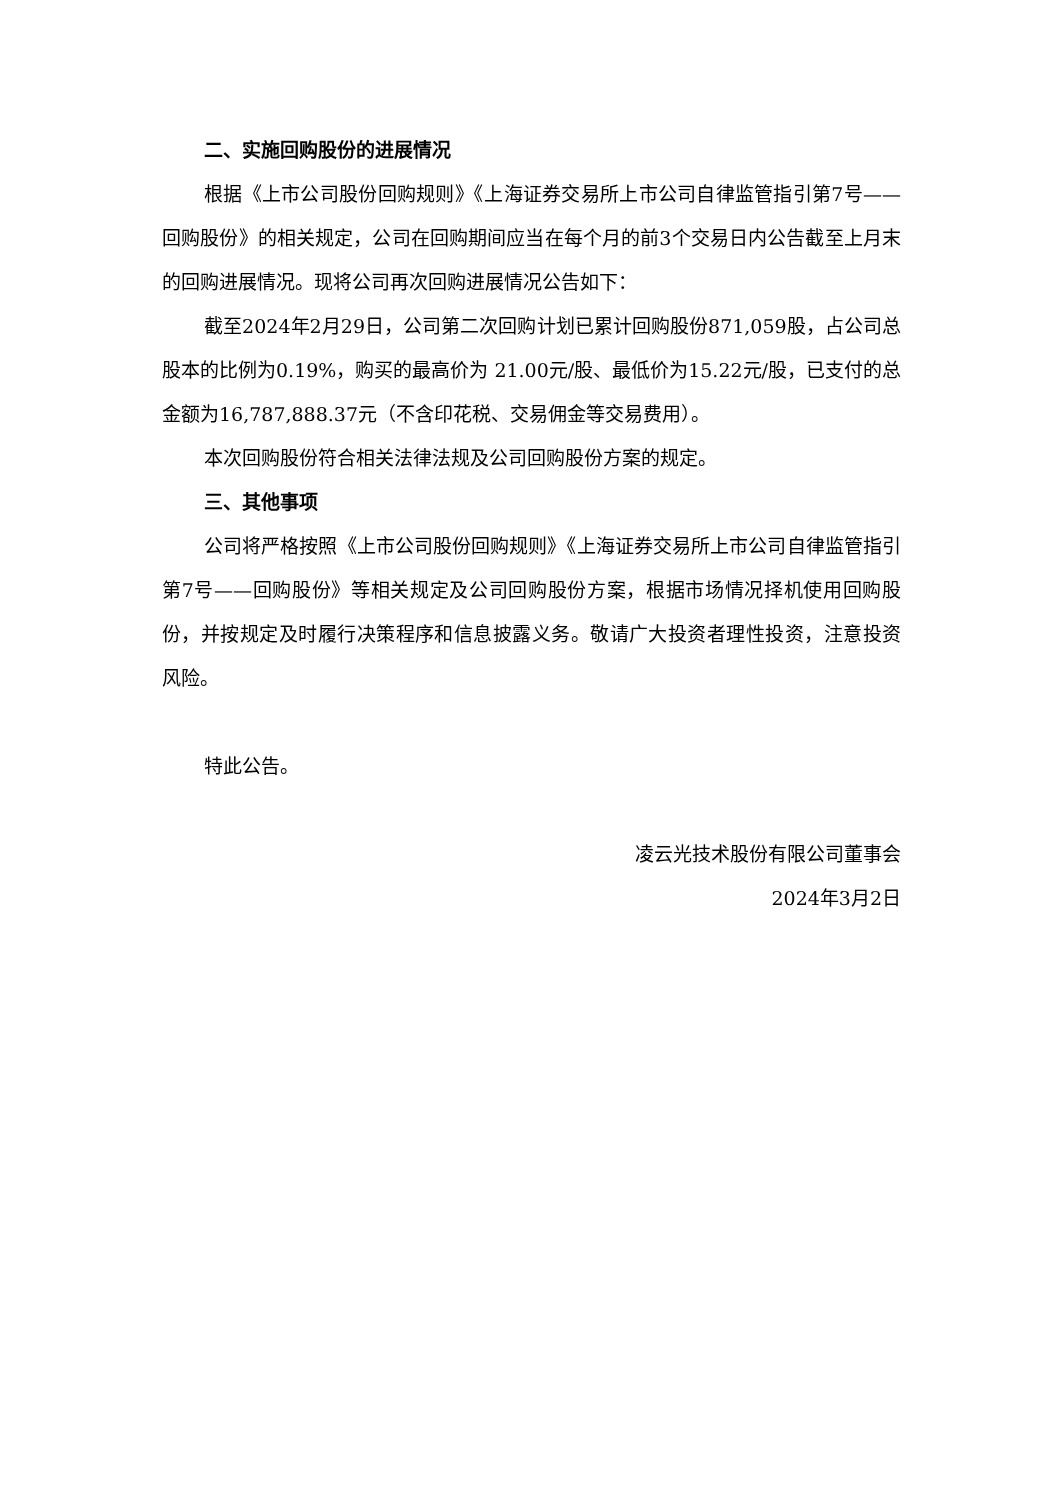二、实施回购股份的进展情况
根据《上市公司股份回购规则》《上海证券交易所上市公司自律监管指引第7号——回购股份》的相关规定，公司在回购期间应当在每个月的前3个交易日内公告截至上月末的回购进展情况。现将公司再次回购进展情况公告如下：
截至2024年2月29日，公司第二次回购计划已累计回购股份871,059股，占公司总股本的比例为0.19%，购买的最高价为 21.00元/股、最低价为15.22元/股，已支付的总金额为16,787,888.37元（不含印花税、交易佣金等交易费用）。
本次回购股份符合相关法律法规及公司回购股份方案的规定。
三、其他事项
公司将严格按照《上市公司股份回购规则》《上海证券交易所上市公司自律监管指引第7号——回购股份》等相关规定及公司回购股份方案，根据市场情况择机使用回购股份，并按规定及时履行决策程序和信息披露义务。敬请广大投资者理性投资，注意投资风险。
特此公告。
凌云光技术股份有限公司董事会
2024年3月2日